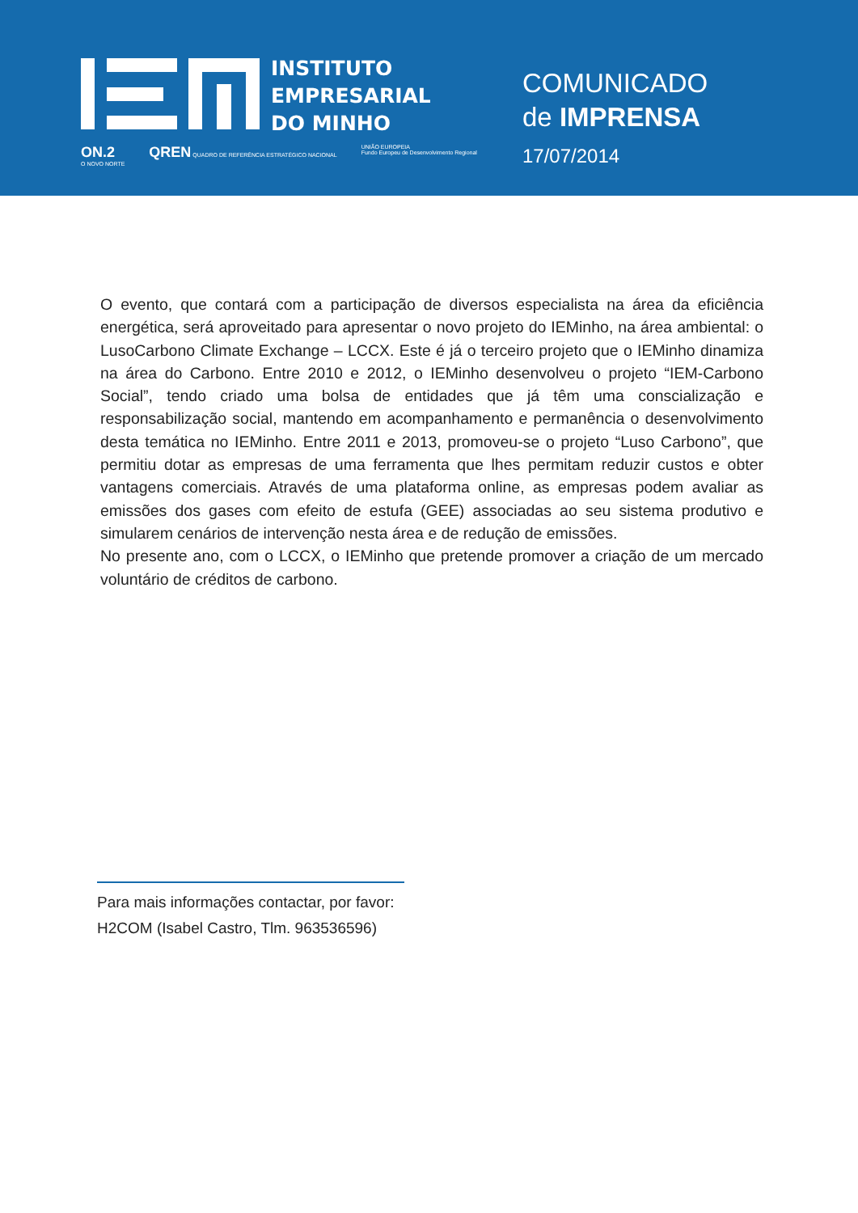INSTITUTO
EMPRESARIAL
DO MINHO
ON.2
O NOVO NORTE QREN QUADRO DE REFERÊNCIA ESTRATÉGICO NACIONAL UNIÃO EUROPEIA
Fundo Europeu de Desenvolvimento Regional
COMUNICADO
de IMPRENSA
17/07/2014
O evento, que contará com a participação de diversos especialista na área da eficiência energética, será aproveitado para apresentar o novo projeto do IEMinho, na área ambiental: o LusoCarbono Climate Exchange – LCCX. Este é já o terceiro projeto que o IEMinho dinamiza na área do Carbono. Entre 2010 e 2012, o IEMinho desenvolveu o projeto “IEM-Carbono Social”, tendo criado uma bolsa de entidades que já têm uma conscialização e responsabilização social, mantendo em acompanhamento e permanência o desenvolvimento desta temática no IEMinho. Entre 2011 e 2013, promoveu-se o projeto “Luso Carbono”, que permitiu dotar as empresas de uma ferramenta que lhes permitam reduzir custos e obter vantagens comerciais. Através de uma plataforma online, as empresas podem avaliar as emissões dos gases com efeito de estufa (GEE) associadas ao seu sistema produtivo e simularem cenários de intervenção nesta área e de redução de emissões.
No presente ano, com o LCCX, o IEMinho que pretende promover a criação de um mercado voluntário de créditos de carbono.
Para mais informações contactar, por favor:
H2COM (Isabel Castro, Tlm. 963536596)